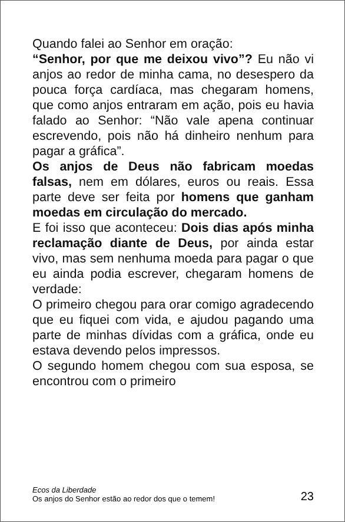Quando falei ao Senhor em oração:
“Senhor, por que me deixou vivo”? Eu não vi anjos ao redor de minha cama, no desespero da pouca força cardíaca, mas chegaram homens, que como anjos entraram em ação, pois eu havia falado ao Senhor: “Não vale apena continuar escrevendo, pois não há dinheiro nenhum para pagar a gráfica”.
Os anjos de Deus não fabricam moedas falsas, nem em dólares, euros ou reais. Essa parte deve ser feita por homens que ganham moedas em circulação do mercado.
E foi isso que aconteceu: Dois dias após minha reclamação diante de Deus, por ainda estar vivo, mas sem nenhuma moeda para pagar o que eu ainda podia escrever, chegaram homens de verdade:
O primeiro chegou para orar comigo agradecendo que eu fiquei com vida, e ajudou pagando uma parte de minhas dívidas com a gráfica, onde eu estava devendo pelos impressos.
O segundo homem chegou com sua esposa, se encontrou com o primeiro
Ecos da Liberdade
Os anjos do Senhor estão ao redor dos que o temem!
23